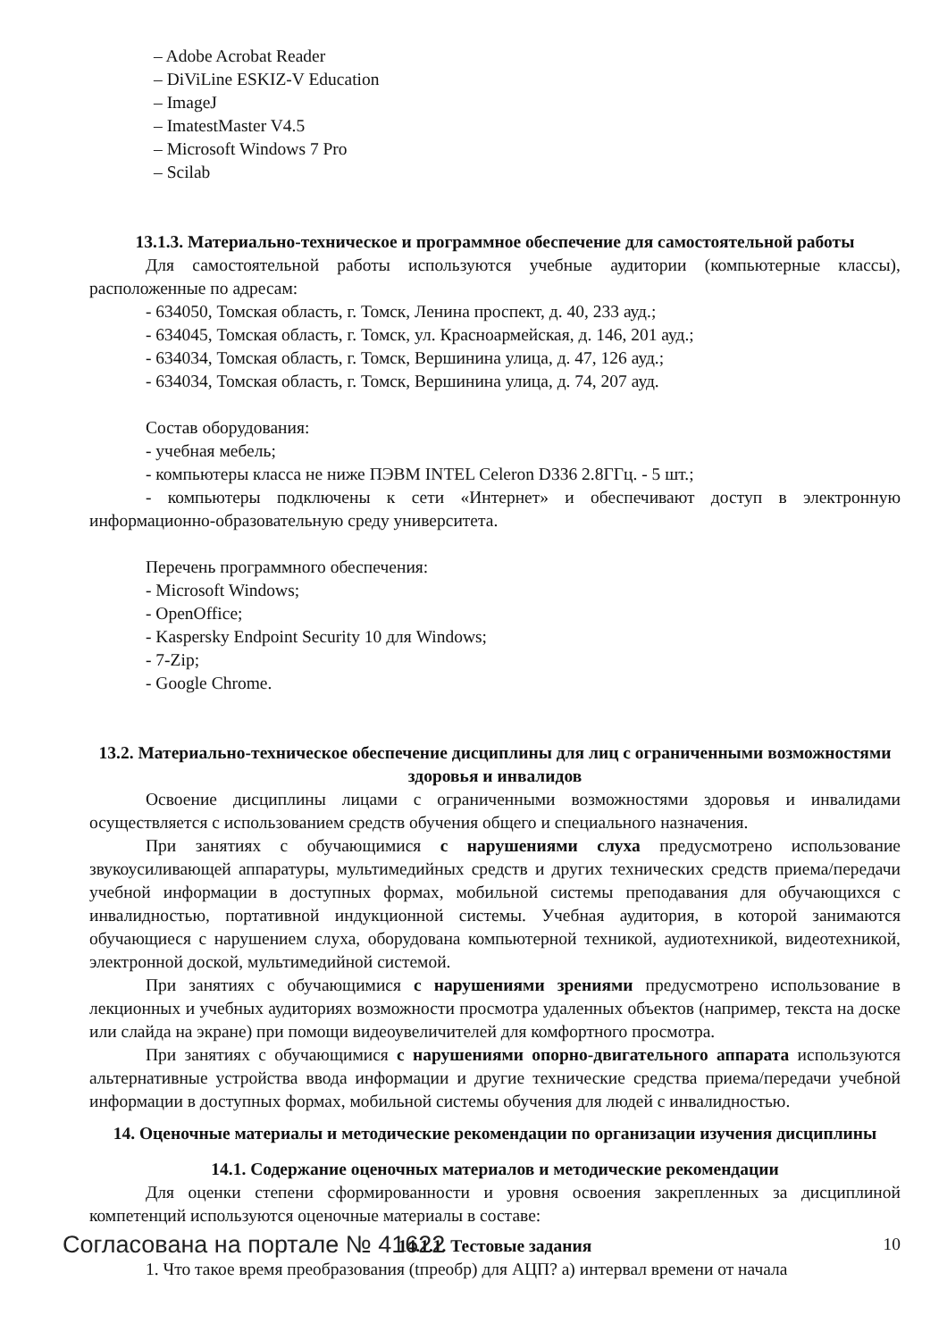– Adobe Acrobat Reader
– DiViLine ESKIZ-V Education
– ImageJ
– ImatestMaster V4.5
– Microsoft Windows 7 Pro
– Scilab
13.1.3. Материально-техническое и программное обеспечение для самостоятельной работы
Для самостоятельной работы используются учебные аудитории (компьютерные классы), расположенные по адресам:
- 634050, Томская область, г. Томск, Ленина проспект, д. 40, 233 ауд.;
- 634045, Томская область, г. Томск, ул. Красноармейская, д. 146, 201 ауд.;
- 634034, Томская область, г. Томск, Вершинина улица, д. 47, 126 ауд.;
- 634034, Томская область, г. Томск, Вершинина улица, д. 74, 207 ауд.
Состав оборудования:
- учебная мебель;
- компьютеры класса не ниже ПЭВМ INTEL Celeron D336 2.8ГГц. - 5 шт.;
- компьютеры подключены к сети «Интернет» и обеспечивают доступ в электронную информационно-образовательную среду университета.
Перечень программного обеспечения:
- Microsoft Windows;
- OpenOffice;
- Kaspersky Endpoint Security 10 для Windows;
- 7-Zip;
- Google Chrome.
13.2. Материально-техническое обеспечение дисциплины для лиц с ограниченными возможностями здоровья и инвалидов
Освоение дисциплины лицами с ограниченными возможностями здоровья и инвалидами осуществляется с использованием средств обучения общего и специального назначения.
При занятиях с обучающимися с нарушениями слуха предусмотрено использование звукоусиливающей аппаратуры, мультимедийных средств и других технических средств приема/передачи учебной информации в доступных формах, мобильной системы преподавания для обучающихся с инвалидностью, портативной индукционной системы. Учебная аудитория, в которой занимаются обучающиеся с нарушением слуха, оборудована компьютерной техникой, аудиотехникой, видеотехникой, электронной доской, мультимедийной системой.
При занятиях с обучающимися с нарушениями зрениями предусмотрено использование в лекционных и учебных аудиториях возможности просмотра удаленных объектов (например, текста на доске или слайда на экране) при помощи видеоувеличителей для комфортного просмотра.
При занятиях с обучающимися с нарушениями опорно-двигательного аппарата используются альтернативные устройства ввода информации и другие технические средства приема/передачи учебной информации в доступных формах, мобильной системы обучения для людей с инвалидностью.
14. Оценочные материалы и методические рекомендации по организации изучения дисциплины
14.1. Содержание оценочных материалов и методические рекомендации
Для оценки степени сформированности и уровня освоения закрепленных за дисциплиной компетенций используются оценочные материалы в составе:
14.1.1. Тестовые задания
1. Что такое время преобразования (tпреобр) для АЦП? а) интервал времени от начала
Согласована на портале № 41622 10